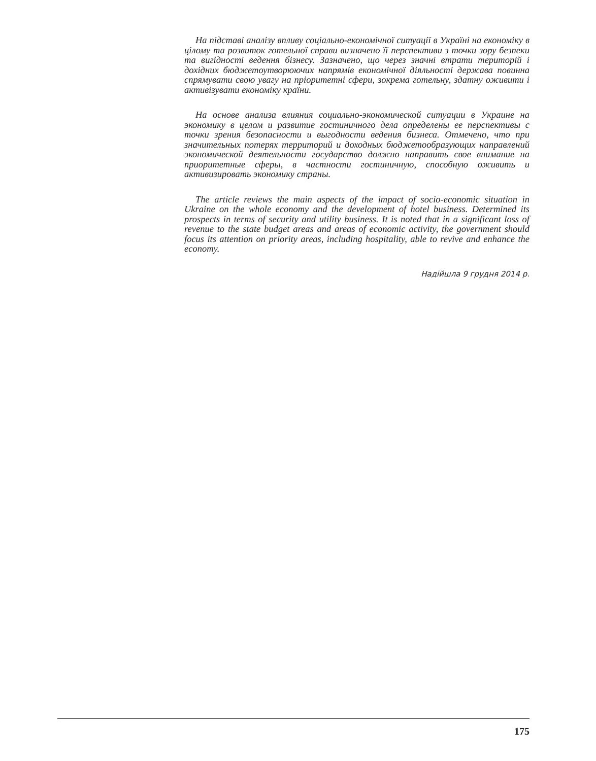На підставі аналізу впливу соціально-економічної ситуації в Україні на економіку в цілому та розвиток готельної справи визначено її перспективи з точки зору безпеки та вигідності ведення бізнесу. Зазначено, що через значні втрати територій і дохідних бюджетоутворюючих напрямів економічної діяльності держава повинна спрямувати свою увагу на пріоритетні сфери, зокрема готельну, здатну оживити і активізувати економіку країни.
На основе анализа влияния социально-экономической ситуации в Украине на экономику в целом и развитие гостиничного дела определены ее перспективы с точки зрения безопасности и выгодности ведения бизнеса. Отмечено, что при значительных потерях территорий и доходных бюджетообразующих направлений экономической деятельности государство должно направить свое внимание на приоритетные сферы, в частности гостиничную, способную оживить и активизировать экономику страны.
The article reviews the main aspects of the impact of socio-economic situation in Ukraine on the whole economy and the development of hotel business. Determined its prospects in terms of security and utility business. It is noted that in a significant loss of revenue to the state budget areas and areas of economic activity, the government should focus its attention on priority areas, including hospitality, able to revive and enhance the economy.
Надійшла 9 грудня 2014 р.
175